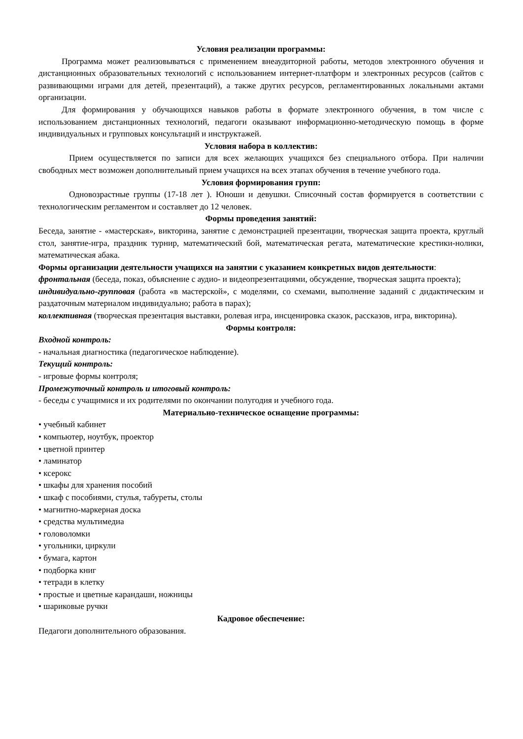Условия реализации программы:
Программа может реализовываться с применением внеаудиторной работы, методов электронного обучения и дистанционных образовательных технологий с использованием интернет-платформ и электронных ресурсов (сайтов с развивающими играми для детей, презентаций), а также других ресурсов, регламентированных локальными актами организации.
Для формирования у обучающихся навыков работы в формате электронного обучения, в том числе с использованием дистанционных технологий, педагоги оказывают информационно-методическую помощь в форме индивидуальных и групповых консультаций и инструктажей.
Условия набора в коллектив:
Прием осуществляется по записи для всех желающих учащихся без специального отбора. При наличии свободных мест возможен дополнительный прием учащихся на всех этапах обучения в течение учебного года.
Условия формирования групп:
Одновозрастные группы (17-18 лет ). Юноши и девушки. Списочный состав формируется в соответствии с технологическим регламентом и составляет до 12 человек.
Формы проведения занятий:
Беседа, занятие - «мастерская», викторина, занятие с демонстрацией презентации, творческая защита проекта, круглый стол, занятие-игра, праздник турнир, математический бой, математическая регата, математические крестики-нолики, математическая абака.
Формы организации деятельности учащихся на занятии с указанием конкретных видов деятельности:
фронтальная (беседа, показ, объяснение с аудио- и видеопрезентациями, обсуждение, творческая защита проекта);
индивидуально-групповая (работа «в мастерской», с моделями, со схемами, выполнение заданий с дидактическим и раздаточным материалом индивидуально; работа в парах);
коллективная (творческая презентация выставки, ролевая игра, инсценировка сказок, рассказов, игра, викторина).
Формы контроля:
Входной контроль:
- начальная диагностика (педагогическое наблюдение).
Текущий контроль:
- игровые формы контроля;
Промежуточный контроль и итоговый контроль:
- беседы с учащимися и их родителями по окончании полугодия и учебного года.
Материально-техническое оснащение программы:
• учебный кабинет
• компьютер, ноутбук, проектор
• цветной принтер
• ламинатор
• ксерокс
• шкафы для хранения пособий
• шкаф с пособиями, стулья, табуреты, столы
• магнитно-маркерная доска
• средства мультимедиа
• головоломки
• угольники, циркули
• бумага, картон
• подборка книг
• тетради в клетку
• простые и цветные карандаши, ножницы
• шариковые ручки
Кадровое обеспечение:
Педагоги дополнительного образования.